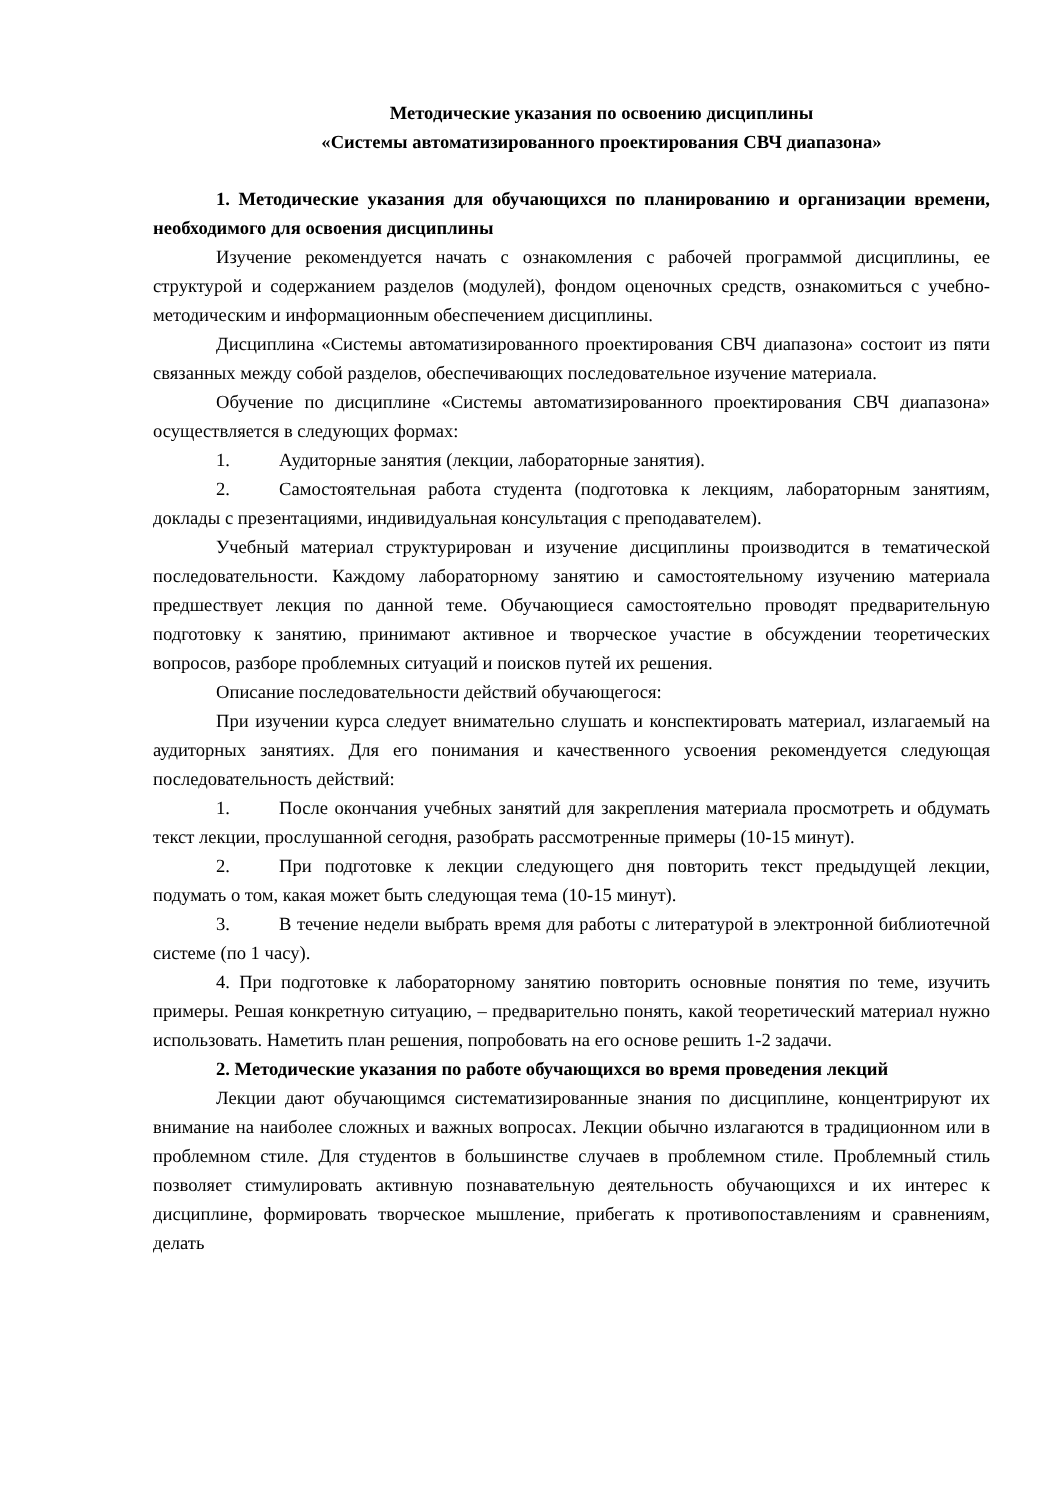Методические указания по освоению дисциплины
«Системы автоматизированного проектирования СВЧ диапазона»
1. Методические указания для обучающихся по планированию и организации времени, необходимого для освоения дисциплины
Изучение рекомендуется начать с ознакомления с рабочей программой дисциплины, ее структурой и содержанием разделов (модулей), фондом оценочных средств, ознакомиться с учебно-методическим и информационным обеспечением дисциплины.
Дисциплина «Системы автоматизированного проектирования СВЧ диапазона» состоит из пяти связанных между собой разделов, обеспечивающих последовательное изучение материала.
Обучение по дисциплине «Системы автоматизированного проектирования СВЧ диапазона» осуществляется в следующих формах:
1. Аудиторные занятия (лекции, лабораторные занятия).
2. Самостоятельная работа студента (подготовка к лекциям, лабораторным занятиям, доклады с презентациями, индивидуальная консультация с преподавателем).
Учебный материал структурирован и изучение дисциплины производится в тематической последовательности. Каждому лабораторному занятию и самостоятельному изучению материала предшествует лекция по данной теме. Обучающиеся самостоятельно проводят предварительную подготовку к занятию, принимают активное и творческое участие в обсуждении теоретических вопросов, разборе проблемных ситуаций и поисков путей их решения.
Описание последовательности действий обучающегося:
При изучении курса следует внимательно слушать и конспектировать материал, излагаемый на аудиторных занятиях. Для его понимания и качественного усвоения рекомендуется следующая последовательность действий:
1. После окончания учебных занятий для закрепления материала просмотреть и обдумать текст лекции, прослушанной сегодня, разобрать рассмотренные примеры (10-15 минут).
2. При подготовке к лекции следующего дня повторить текст предыдущей лекции, подумать о том, какая может быть следующая тема (10-15 минут).
3. В течение недели выбрать время для работы с литературой в электронной библиотечной системе (по 1 часу).
4. При подготовке к лабораторному занятию повторить основные понятия по теме, изучить примеры. Решая конкретную ситуацию, – предварительно понять, какой теоретический материал нужно использовать. Наметить план решения, попробовать на его основе решить 1-2 задачи.
2. Методические указания по работе обучающихся во время проведения лекций
Лекции дают обучающимся систематизированные знания по дисциплине, концентрируют их внимание на наиболее сложных и важных вопросах. Лекции обычно излагаются в традиционном или в проблемном стиле. Для студентов в большинстве случаев в проблемном стиле. Проблемный стиль позволяет стимулировать активную познавательную деятельность обучающихся и их интерес к дисциплине, формировать творческое мышление, прибегать к противопоставлениям и сравнениям, делать